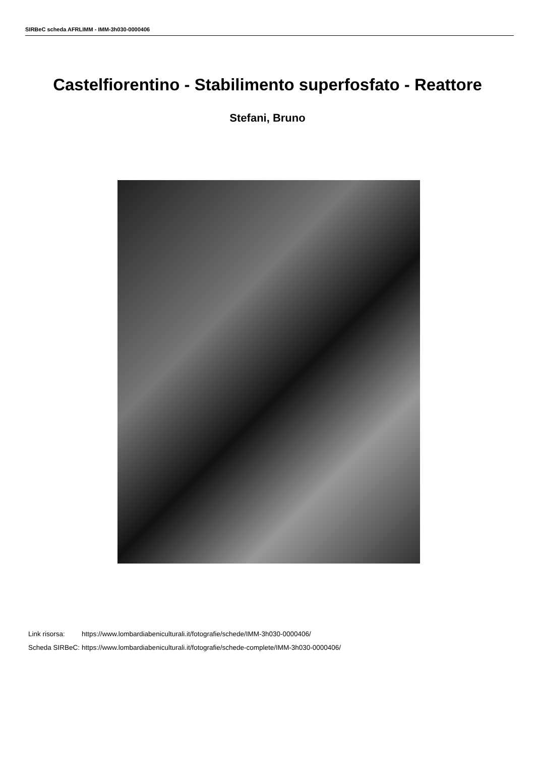SIRBeC scheda AFRLIMM - IMM-3h030-0000406
Castelfiorentino - Stabilimento superfosfato - Reattore
Stefani, Bruno
| Link risorsa: | https://www.lombardiabeniculturali.it/fotografie/schede/IMM-3h030-0000406/ |
| Scheda SIRBeC: | https://www.lombardiabeniculturali.it/fotografie/schede-complete/IMM-3h030-0000406/ |